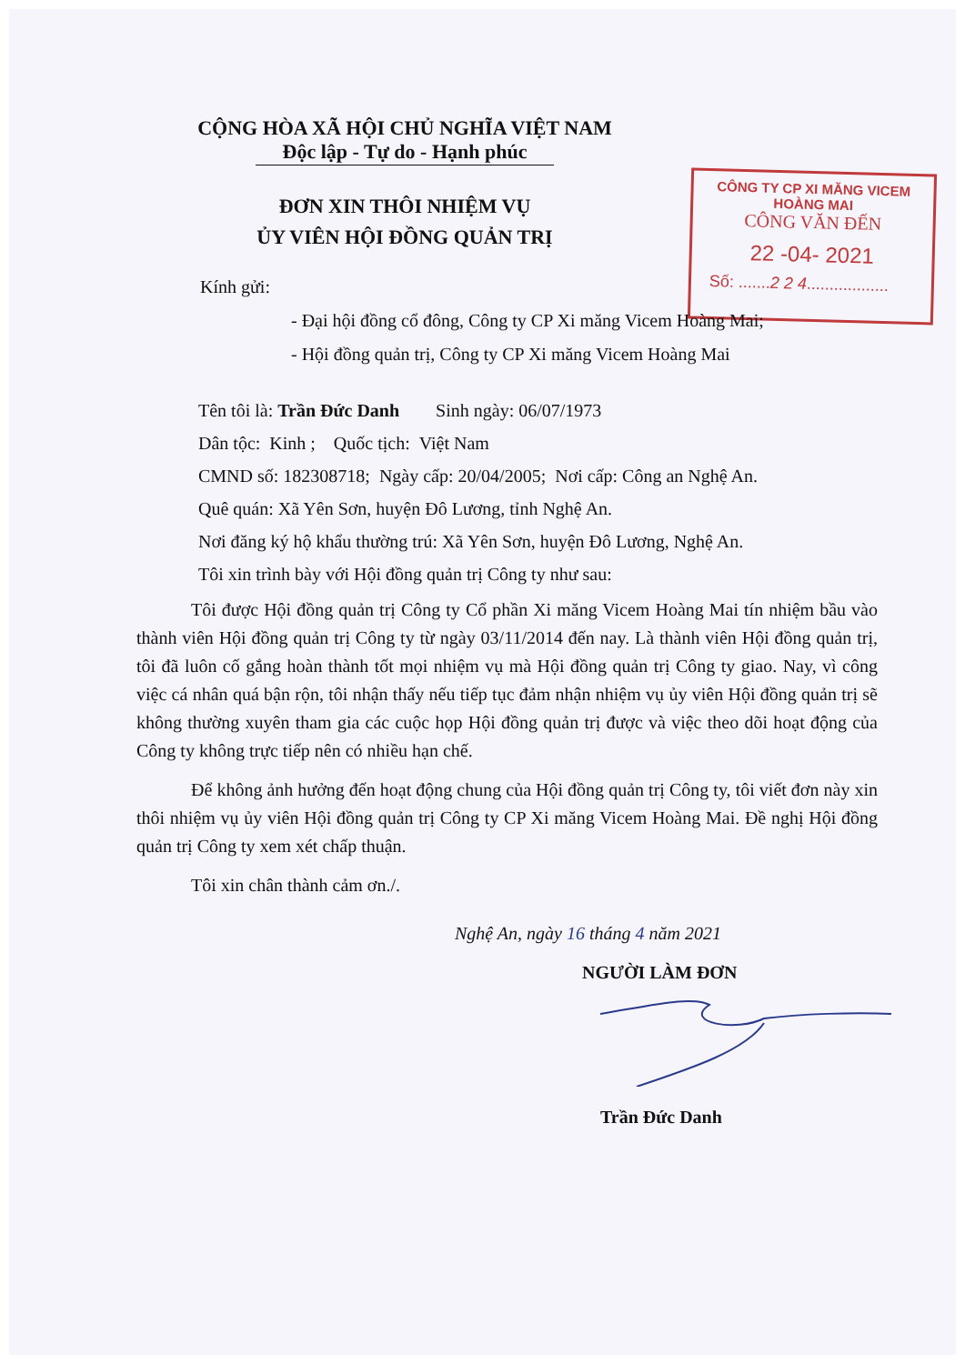CỘNG HÒA XÃ HỘI CHỦ NGHĨA VIỆT NAM
Độc lập - Tự do - Hạnh phúc
ĐƠN XIN THÔI NHIỆM VỤ
ỦY VIÊN HỘI ĐỒNG QUẢN TRỊ
CÔNG TY CP XI MĂNG VICEM HOÀNG MAI
CÔNG VĂN ĐẾN
22 -04- 2021
Số: .......2 2 4..................
Kính gửi:
- Đại hội đồng cổ đông, Công ty CP Xi măng Vicem Hoàng Mai;
- Hội đồng quản trị, Công ty CP Xi măng Vicem Hoàng Mai
Tên tôi là: Trần Đức Danh Sinh ngày: 06/07/1973
Dân tộc: Kinh ; Quốc tịch: Việt Nam
CMND số: 182308718; Ngày cấp: 20/04/2005; Nơi cấp: Công an Nghệ An.
Quê quán: Xã Yên Sơn, huyện Đô Lương, tỉnh Nghệ An.
Nơi đăng ký hộ khẩu thường trú: Xã Yên Sơn, huyện Đô Lương, Nghệ An.
Tôi xin trình bày với Hội đồng quản trị Công ty như sau:
Tôi được Hội đồng quản trị Công ty Cổ phần Xi măng Vicem Hoàng Mai tín nhiệm bầu vào thành viên Hội đồng quản trị Công ty từ ngày 03/11/2014 đến nay. Là thành viên Hội đồng quản trị, tôi đã luôn cố gắng hoàn thành tốt mọi nhiệm vụ mà Hội đồng quản trị Công ty giao. Nay, vì công việc cá nhân quá bận rộn, tôi nhận thấy nếu tiếp tục đảm nhận nhiệm vụ ủy viên Hội đồng quản trị sẽ không thường xuyên tham gia các cuộc họp Hội đồng quản trị được và việc theo dõi hoạt động của Công ty không trực tiếp nên có nhiều hạn chế.
Để không ảnh hưởng đến hoạt động chung của Hội đồng quản trị Công ty, tôi viết đơn này xin thôi nhiệm vụ ủy viên Hội đồng quản trị Công ty CP Xi măng Vicem Hoàng Mai. Đề nghị Hội đồng quản trị Công ty xem xét chấp thuận.
Tôi xin chân thành cảm ơn./.
Nghệ An, ngày 16 tháng 4 năm 2021
NGƯỜI LÀM ĐƠN
Trần Đức Danh